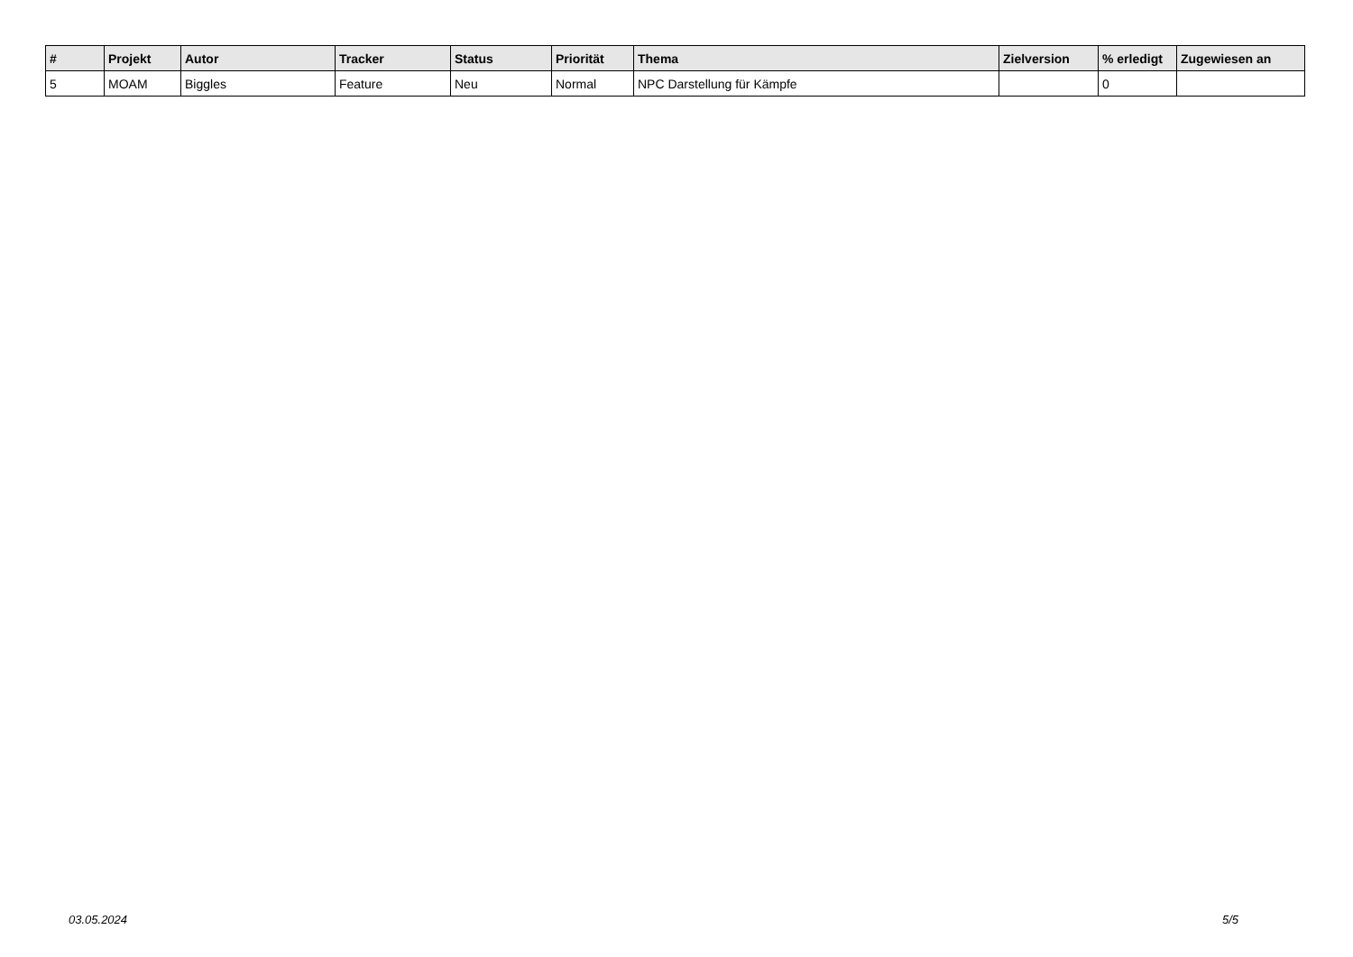| # | Projekt | Autor | Tracker | Status | Priorität | Thema | Zielversion | % erledigt | Zugewiesen an |
| --- | --- | --- | --- | --- | --- | --- | --- | --- | --- |
| 5 | MOAM | Biggles | Feature | Neu | Normal | NPC Darstellung für Kämpfe | | 0 | |
03.05.2024 5/5